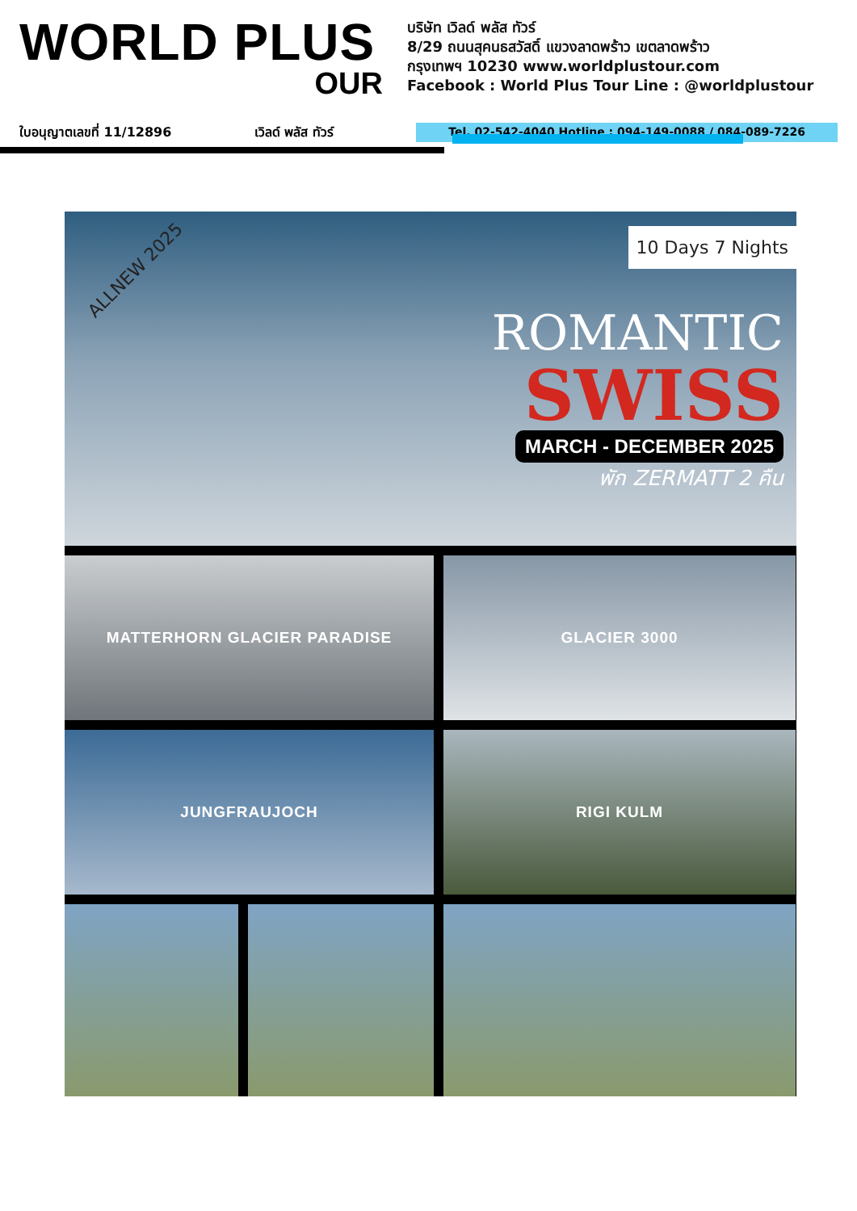WORLD PLUS
OUR
บริษัท เวิลด์ พลัส ทัวร์
8/29 ถนนสุคนธสวัสดิ์ แขวงลาดพร้าว เขตลาดพร้าว
กรุงเทพฯ 10230 www.worldplustour.com
Facebook : World Plus Tour Line : @worldplustour
ใบอนุญาตเลขที่ 11/12896 เวิลด์ พลัส ทัวร์ Tel. 02-542-4040 Hotline : 094-149-0088 / 084-089-7226
ALLNEW 2025
10 Days 7 Nights
ROMANTIC
SWISS
MARCH - DECEMBER 2025
พัก ZERMATT 2 คืน
MATTERHORN GLACIER PARADISE
GLACIER 3000
JUNGFRAUJOCH
RIGI KULM